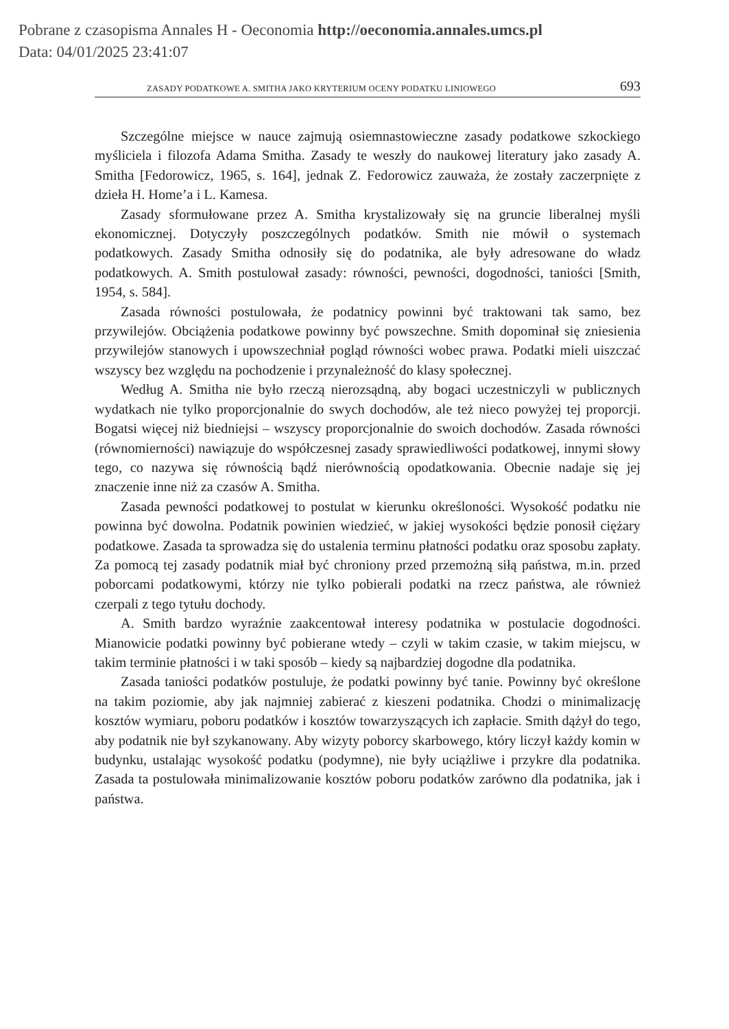Pobrane z czasopisma Annales H - Oeconomia http://oeconomia.annales.umcs.pl
Data: 04/01/2025 23:41:07
ZASADY PODATKOWE A. SMITHA JAKO KRYTERIUM OCENY PODATKU LINIOWEGO 693
Szczególne miejsce w nauce zajmują osiemnastowieczne zasady podatkowe szkockiego myśliciela i filozofa Adama Smitha. Zasady te weszły do naukowej literatury jako zasady A. Smitha [Fedorowicz, 1965, s. 164], jednak Z. Fedorowicz zauważa, że zostały zaczerpnięte z dzieła H. Home’a i L. Kamesa.
Zasady sformułowane przez A. Smitha krystalizowały się na gruncie liberalnej myśli ekonomicznej. Dotyczyły poszczególnych podatków. Smith nie mówił o systemach podatkowych. Zasady Smitha odnosiły się do podatnika, ale były adresowane do władz podatkowych. A. Smith postulował zasady: równości, pewności, dogodności, taniości [Smith, 1954, s. 584].
Zasada równości postulowała, że podatnicy powinni być traktowani tak samo, bez przywilejów. Obciążenia podatkowe powinny być powszechne. Smith dopominał się zniesienia przywilejów stanowych i upowszechniał pogląd równości wobec prawa. Podatki mieli uiszczać wszyscy bez względu na pochodzenie i przynależność do klasy społecznej.
Według A. Smitha nie było rzeczą nierozsądną, aby bogaci uczestniczyli w publicznych wydatkach nie tylko proporcjonalnie do swych dochodów, ale też nieco powyżej tej proporcji. Bogatsi więcej niż biedniejsi – wszyscy proporcjonalnie do swoich dochodów. Zasada równości (równomierności) nawiązuje do współczesnej zasady sprawiedliwości podatkowej, innymi słowy tego, co nazywa się równością bądź nierównością opodatkowania. Obecnie nadaje się jej znaczenie inne niż za czasów A. Smitha.
Zasada pewności podatkowej to postulat w kierunku określoności. Wysokość podatku nie powinna być dowolna. Podatnik powinien wiedzieć, w jakiej wysokości będzie ponosił ciężary podatkowe. Zasada ta sprowadza się do ustalenia terminu płatności podatku oraz sposobu zapłaty. Za pomocą tej zasady podatnik miał być chroniony przed przemożną siłą państwa, m.in. przed poborcami podatkowymi, którzy nie tylko pobierali podatki na rzecz państwa, ale również czerpali z tego tytułu dochody.
A. Smith bardzo wyraźnie zaakcentował interesy podatnika w postulacie dogodności. Mianowicie podatki powinny być pobierane wtedy – czyli w takim czasie, w takim miejscu, w takim terminie płatności i w taki sposób – kiedy są najbardziej dogodne dla podatnika.
Zasada taniości podatków postuluje, że podatki powinny być tanie. Powinny być określone na takim poziomie, aby jak najmniej zabierać z kieszeni podatnika. Chodzi o minimalizację kosztów wymiaru, poboru podatków i kosztów towarzyszących ich zapłacie. Smith dążył do tego, aby podatnik nie był szykanowany. Aby wizyty poborcy skarbowego, który liczył każdy komin w budynku, ustalając wysokość podatku (podymne), nie były uciążliwe i przykre dla podatnika. Zasada ta postulowała minimalizowanie kosztów poboru podatków zarówno dla podatnika, jak i państwa.